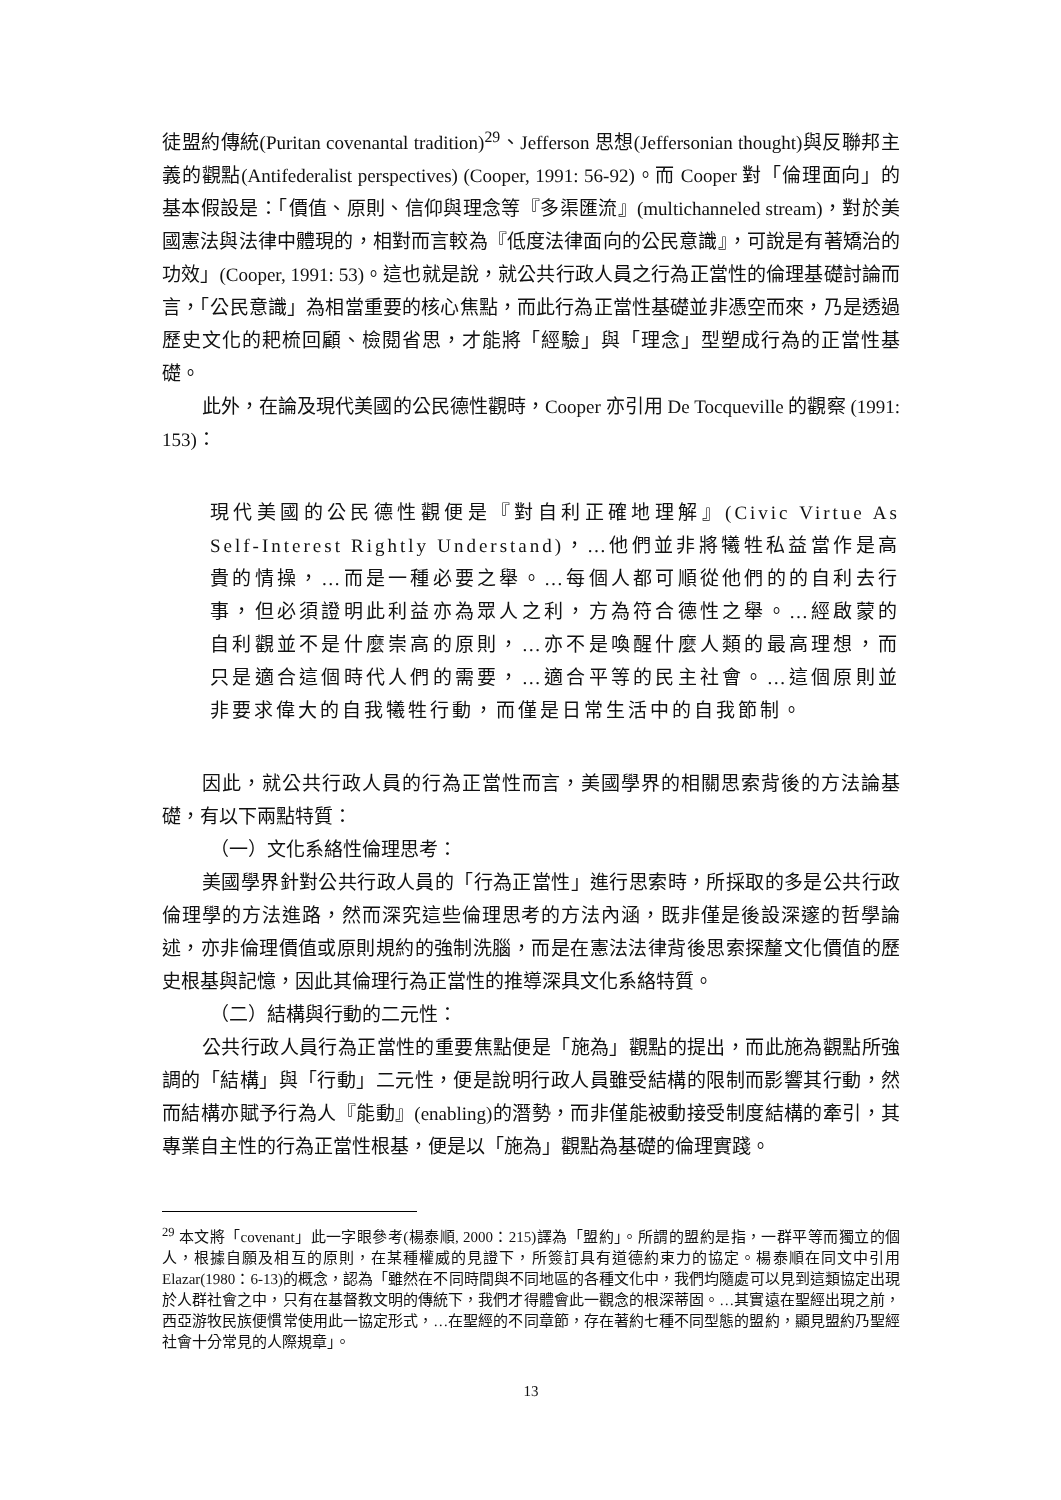徒盟約傳統(Puritan covenantal tradition)<sup>29</sup>、Jefferson 思想(Jeffersonian thought)與反聯邦主義的觀點(Antifederalist perspectives) (Cooper, 1991: 56-92)。而 Cooper 對「倫理面向」的基本假設是：「價值、原則、信仰與理念等『多渠匯流』(multichanneled stream)，對於美國憲法與法律中體現的，相對而言較為『低度法律面向的公民意識』，可說是有著矯治的功效」(Cooper, 1991: 53)。這也就是說，就公共行政人員之行為正當性的倫理基礎討論而言，「公民意識」為相當重要的核心焦點，而此行為正當性基礎並非憑空而來，乃是透過歷史文化的耙梳回顧、檢閱省思，才能將「經驗」與「理念」型塑成行為的正當性基礎。
此外，在論及現代美國的公民德性觀時，Cooper 亦引用 De Tocqueville 的觀察 (1991: 153)：
現代美國的公民德性觀便是『對自利正確地理解』(Civic Virtue As Self-Interest Rightly Understand)，…他們並非將犧牲私益當作是高貴的情操，…而是一種必要之舉。…每個人都可順從他們的的自利去行事，但必須證明此利益亦為眾人之利，方為符合德性之舉。…經啟蒙的自利觀並不是什麼崇高的原則，…亦不是喚醒什麼人類的最高理想，而只是適合這個時代人們的需要，…適合平等的民主社會。…這個原則並非要求偉大的自我犧牲行動，而僅是日常生活中的自我節制。
因此，就公共行政人員的行為正當性而言，美國學界的相關思索背後的方法論基礎，有以下兩點特質：
（一）文化系絡性倫理思考：
美國學界針對公共行政人員的「行為正當性」進行思索時，所採取的多是公共行政倫理學的方法進路，然而深究這些倫理思考的方法內涵，既非僅是後設深邃的哲學論述，亦非倫理價值或原則規約的強制洗腦，而是在憲法法律背後思索探釐文化價值的歷史根基與記憶，因此其倫理行為正當性的推導深具文化系絡特質。
（二）結構與行動的二元性：
公共行政人員行為正當性的重要焦點便是「施為」觀點的提出，而此施為觀點所強調的「結構」與「行動」二元性，便是說明行政人員雖受結構的限制而影響其行動，然而結構亦賦予行為人『能動』(enabling)的潛勢，而非僅能被動接受制度結構的牽引，其專業自主性的行為正當性根基，便是以「施為」觀點為基礎的倫理實踐。
<sup>29</sup> 本文將「covenant」此一字眼參考(楊泰順, 2000：215)譯為「盟約」。所謂的盟約是指，一群平等而獨立的個人，根據自願及相互的原則，在某種權威的見證下，所簽訂具有道德約束力的協定。楊泰順在同文中引用 Elazar(1980：6-13)的概念，認為「雖然在不同時間與不同地區的各種文化中，我們均隨處可以見到這類協定出現於人群社會之中，只有在基督教文明的傳統下，我們才得體會此一觀念的根深蒂固。…其實遠在聖經出現之前，西亞游牧民族便慣常使用此一協定形式，…在聖經的不同章節，存在著約七種不同型態的盟約，顯見盟約乃聖經社會十分常見的人際規章」。
13